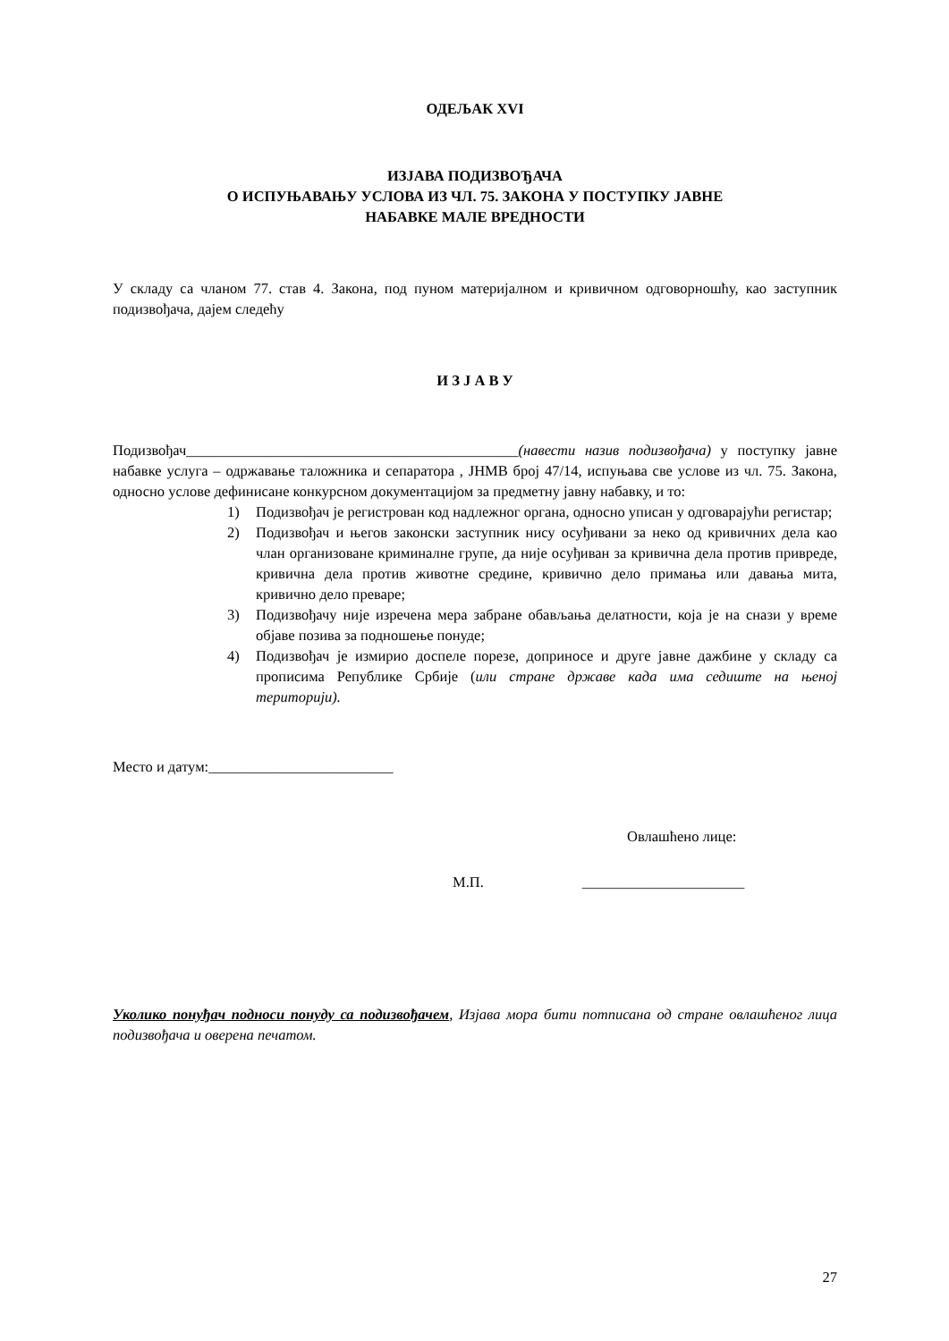ОДЕЉАК XVI
ИЗЈАВА ПОДИЗВОЂАЧА
О ИСПУЊАВАЊУ УСЛОВА ИЗ ЧЛ. 75. ЗАКОНА У ПОСТУПКУ ЈАВНЕ
НАБАВКЕ МАЛЕ ВРЕДНОСТИ
У складу са чланом 77. став 4. Закона, под пуном материјалном и кривичном одговорношћу, као заступник подизвођача, дајем следећу
И З Ј А В У
Подизвођач_____________________________________________(навести назив подизвођача) у поступку јавне набавке услуга – одржавање таложника и сепаратора , ЈНМВ број 47/14, испуњава све услове из чл. 75. Закона, односно услове дефинисане конкурсном документацијом за предметну јавну набавку, и то:
1) Подизвођач је регистрован код надлежног органа, односно уписан у одговарајући регистар;
2) Подизвођач и његов законски заступник нису осуђивани за неко од кривичних дела као члан организоване криминалне групе, да није осуђиван за кривична дела против привреде, кривична дела против животне средине, кривично дело примања или давања мита, кривично дело преваре;
3) Подизвођачу није изречена мера забране обављања делатности, која је на снази у време објаве позива за подношење понуде;
4) Подизвођач је измирио доспеле порезе, доприносе и друге јавне дажбине у складу са прописима Републике Србије (или стране државе када има седиште на њеној територији).
Место и датум:_________________________
Овлашћено лице:
М.П. ______________________
Уколико понуђач подноси понуду са подизвођачем, Изјава мора бити потписана од стране овлашћеног лица подизвођача и оверена печатом.
27